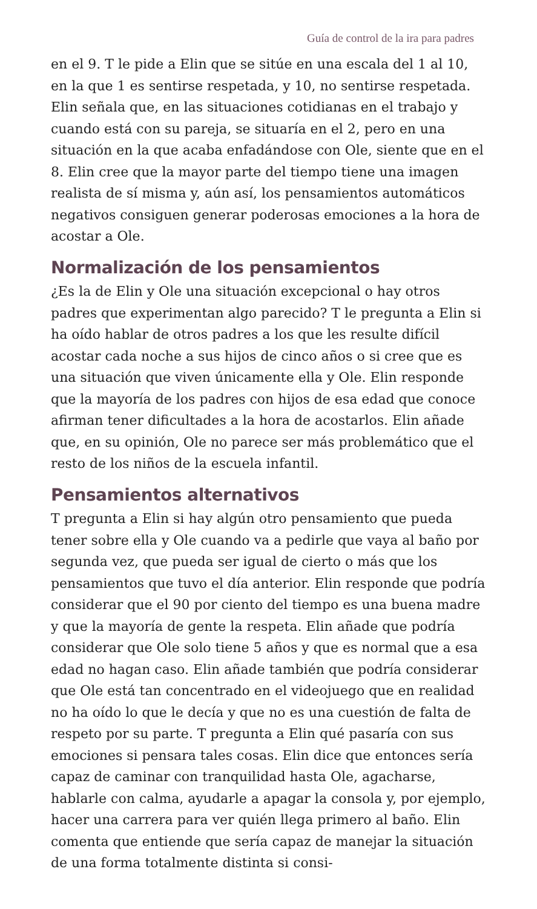Guía de control de la ira para padres
en el 9. T le pide a Elin que se sitúe en una escala del 1 al 10, en la que 1 es sentirse respetada, y 10, no sentirse respetada. Elin señala que, en las situaciones cotidianas en el trabajo y cuando está con su pareja, se situaría en el 2, pero en una situación en la que acaba enfadándose con Ole, siente que en el 8. Elin cree que la mayor parte del tiempo tiene una imagen realista de sí misma y, aún así, los pensamientos automáticos negativos consiguen generar poderosas emociones a la hora de acostar a Ole.
Normalización de los pensamientos
¿Es la de Elin y Ole una situación excepcional o hay otros padres que experimentan algo parecido? T le pregunta a Elin si ha oído hablar de otros padres a los que les resulte difícil acostar cada noche a sus hijos de cinco años o si cree que es una situación que viven únicamente ella y Ole. Elin responde que la mayoría de los padres con hijos de esa edad que conoce afirman tener dificultades a la hora de acostarlos. Elin añade que, en su opinión, Ole no parece ser más problemático que el resto de los niños de la escuela infantil.
Pensamientos alternativos
T pregunta a Elin si hay algún otro pensamiento que pueda tener sobre ella y Ole cuando va a pedirle que vaya al baño por segunda vez, que pueda ser igual de cierto o más que los pensamientos que tuvo el día anterior. Elin responde que podría considerar que el 90 por ciento del tiempo es una buena madre y que la mayoría de gente la respeta. Elin añade que podría considerar que Ole solo tiene 5 años y que es normal que a esa edad no hagan caso. Elin añade también que podría considerar que Ole está tan concentrado en el videojuego que en realidad no ha oído lo que le decía y que no es una cuestión de falta de respeto por su parte. T pregunta a Elin qué pasaría con sus emociones si pensara tales cosas. Elin dice que entonces sería capaz de caminar con tranquilidad hasta Ole, agacharse, hablarle con calma, ayudarle a apagar la consola y, por ejemplo, hacer una carrera para ver quién llega primero al baño. Elin comenta que entiende que sería capaz de manejar la situación de una forma totalmente distinta si consi-